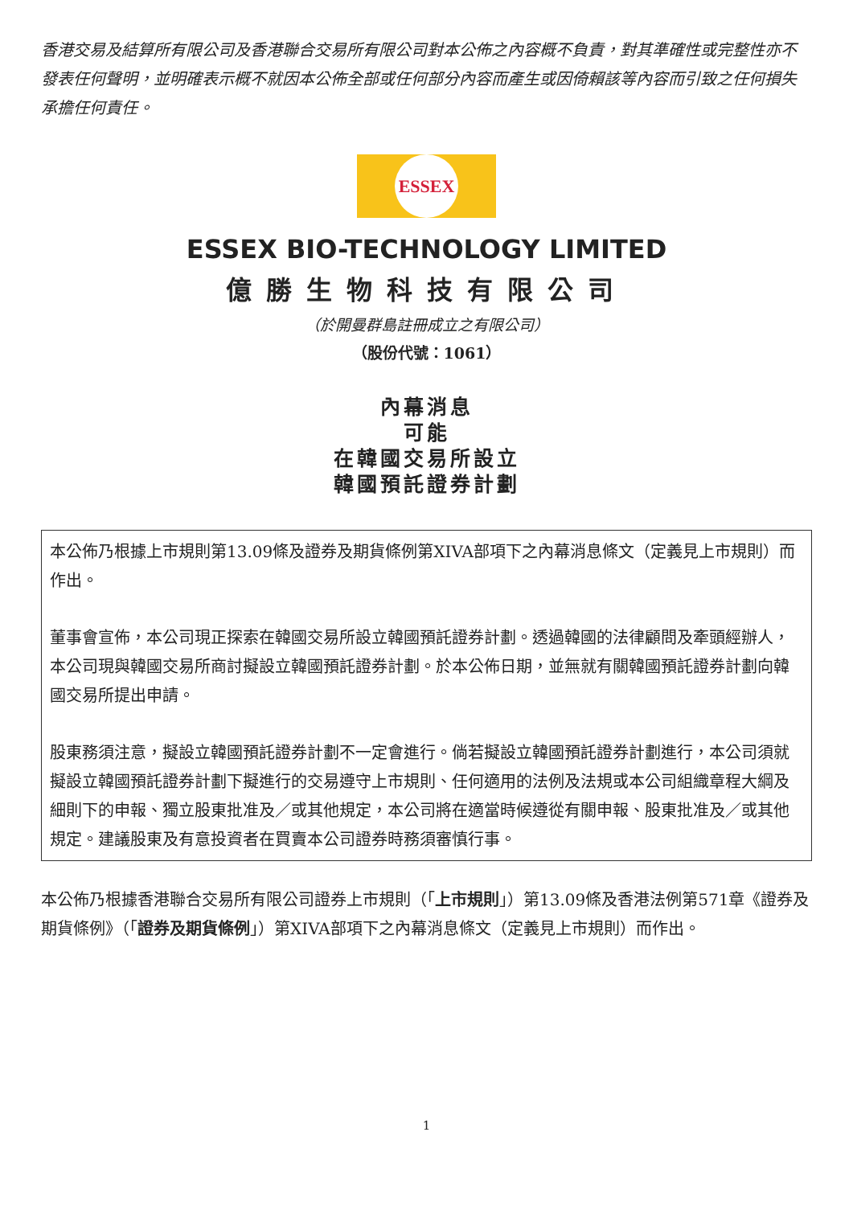香港交易及結算所有限公司及香港聯合交易所有限公司對本公佈之內容概不負責，對其準確性或完整性亦不發表任何聲明，並明確表示概不就因本公佈全部或任何部分內容而產生或因倚賴該等內容而引致之任何損失承擔任何責任。
ESSEX
ESSEX BIO-TECHNOLOGY LIMITED
億勝生物科技有限公司
（於開曼群島註冊成立之有限公司）
（股份代號：1061）
內幕消息
可能
在韓國交易所設立
韓國預託證券計劃
本公佈乃根據上市規則第13.09條及證券及期貨條例第XIVA部項下之內幕消息條文（定義見上市規則）而作出。
董事會宣佈，本公司現正探索在韓國交易所設立韓國預託證券計劃。透過韓國的法律顧問及牽頭經辦人，本公司現與韓國交易所商討擬設立韓國預託證券計劃。於本公佈日期，並無就有關韓國預託證券計劃向韓國交易所提出申請。
股東務須注意，擬設立韓國預託證券計劃不一定會進行。倘若擬設立韓國預託證券計劃進行，本公司須就擬設立韓國預託證券計劃下擬進行的交易遵守上市規則、任何適用的法例及法規或本公司組織章程大綱及細則下的申報、獨立股東批准及／或其他規定，本公司將在適當時候遵從有關申報、股東批准及／或其他規定。建議股東及有意投資者在買賣本公司證券時務須審慎行事。
本公佈乃根據香港聯合交易所有限公司證券上市規則（「上市規則」）第13.09條及香港法例第571章《證券及期貨條例》（「證券及期貨條例」）第XIVA部項下之內幕消息條文（定義見上市規則）而作出。
1